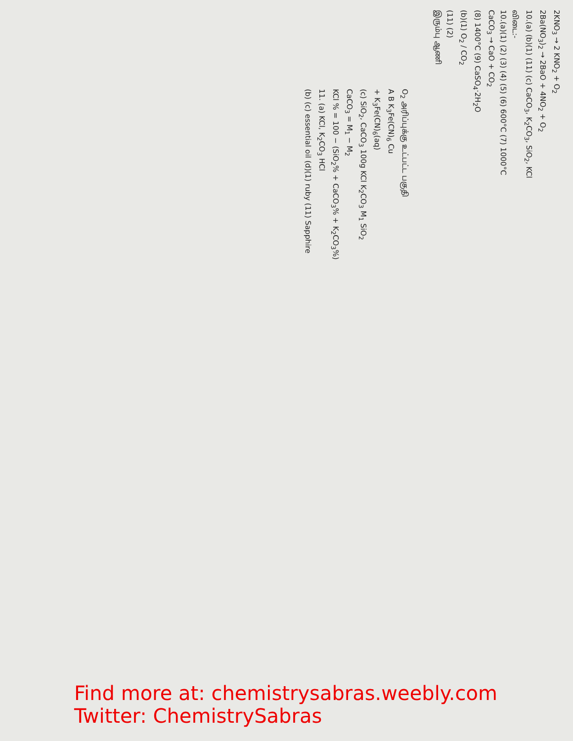2KNO<sub>3</sub> → 2 KNO<sub>2</sub> + O<sub>2</sub>
2Ba(NO<sub>3</sub>)<sub>2</sub> → 2BaO + 4NO<sub>2</sub> + O<sub>2</sub>
10.(a) (b)(1) (11) (c) CaCO<sub>3</sub>, K<sub>2</sub>CO<sub>3</sub>, SiO<sub>2</sub>, KCl
விடை:-
10.(a)(1) (2) (3) (4) (5) (6) 600°C (7) 1000°C
CaCO<sub>3</sub> → CaO + CO<sub>2</sub>
(8) 1400°C (9) CaSO<sub>4</sub>·2H<sub>2</sub>O
(b)(1) O<sub>2</sub> / CO<sub>2</sub>
(11) (2)
இரும்பு ஆணி
O<sub>2</sub> அரிப்புக்கு உட்பட்ட பகுதி
A B K<sub>3</sub>Fe(CN)<sub>6</sub> Cu
+ K<sub>3</sub>Fe(CN)<sub>6</sub>(aq)
(c) SiO<sub>2</sub>, CaCO<sub>3</sub> 100g KCl K<sub>2</sub>CO<sub>3</sub> M<sub>1</sub> SiO<sub>2</sub>
CaCO<sub>3</sub> = M<sub>1</sub> − M<sub>2</sub>
KCl % = 100 − (SiO<sub>2</sub>% + CaCO<sub>3</sub>% + K<sub>2</sub>CO<sub>3</sub>%)
11. (a) KCl, K<sub>2</sub>CO<sub>3</sub> HCl
(b) (c) essential oil (d)(1) ruby (11) Sapphire
Find more at: chemistrysabras.weebly.com
Twitter: ChemistrySabras